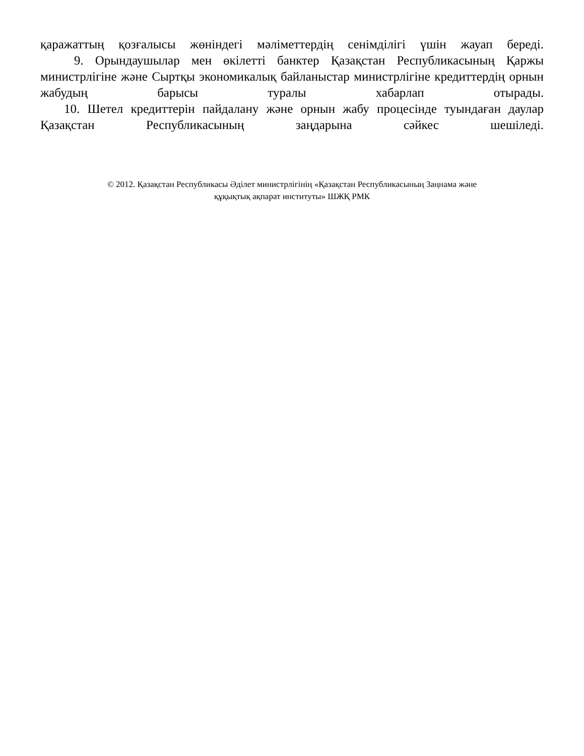қаражаттың қозғалысы жөніндегі мәліметтердің сенімділігі үшін жауап береді.
9. Орындаушылар мен өкілетті банктер Қазақстан Республикасының Қаржы министрлігіне және Сыртқы экономикалық байланыстар министрлігіне кредиттердің орнын жабудың барысы туралы хабарлап отырады.
10. Шетел кредиттерін пайдалану және орнын жабу процесінде туындаған даулар Қазақстан Республикасының заңдарына сәйкес шешіледі.
© 2012. Қазақстан Республикасы Әділет министрлігінің «Қазақстан Республикасының Заңнама және
құқықтық ақпарат институты» ШЖҚ РМК